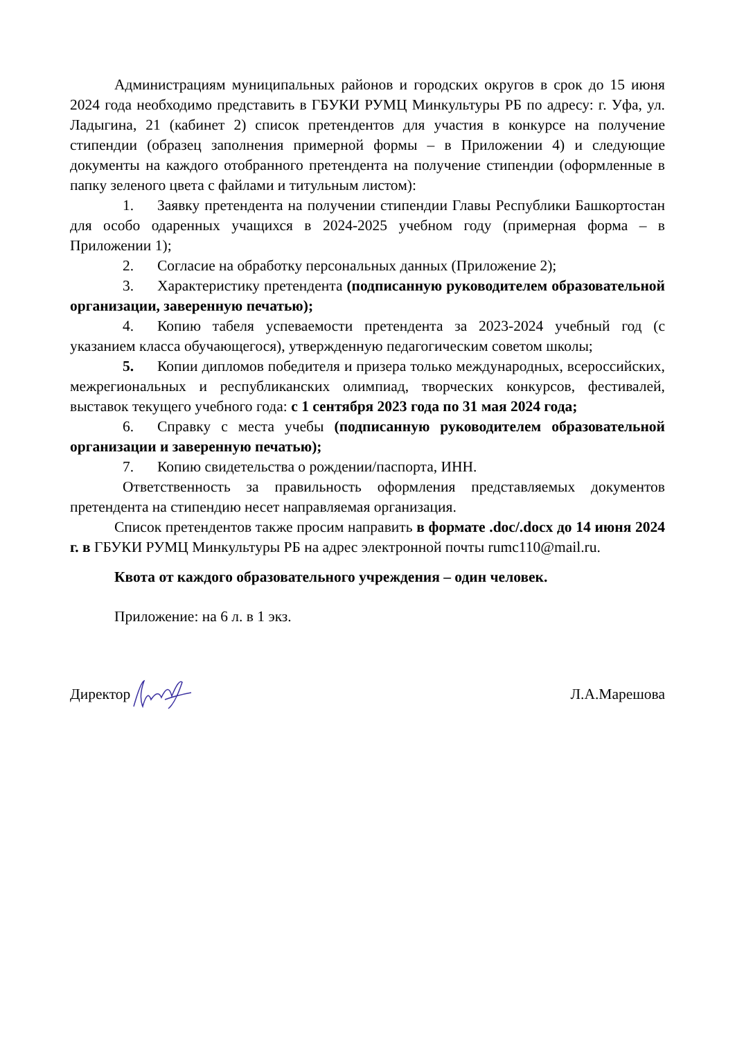Администрациям муниципальных районов и городских округов в срок до 15 июня 2024 года необходимо представить в ГБУКИ РУМЦ Минкультуры РБ по адресу: г. Уфа, ул. Ладыгина, 21 (кабинет 2) список претендентов для участия в конкурсе на получение стипендии (образец заполнения примерной формы – в Приложении 4) и следующие документы на каждого отобранного претендента на получение стипендии (оформленные в папку зеленого цвета с файлами и титульным листом):
1. Заявку претендента на получении стипендии Главы Республики Башкортостан для особо одаренных учащихся в 2024-2025 учебном году (примерная форма – в Приложении 1);
2. Согласие на обработку персональных данных (Приложение 2);
3. Характеристику претендента (подписанную руководителем образовательной организации, заверенную печатью);
4. Копию табеля успеваемости претендента за 2023-2024 учебный год (с указанием класса обучающегося), утвержденную педагогическим советом школы;
5. Копии дипломов победителя и призера только международных, всероссийских, межрегиональных и республиканских олимпиад, творческих конкурсов, фестивалей, выставок текущего учебного года: с 1 сентября 2023 года по 31 мая 2024 года;
6. Справку с места учебы (подписанную руководителем образовательной организации и заверенную печатью);
7. Копию свидетельства о рождении/паспорта, ИНН.
Ответственность за правильность оформления представляемых документов претендента на стипендию несет направляемая организация.
Список претендентов также просим направить в формате .doc/.docx до 14 июня 2024 г. в ГБУКИ РУМЦ Минкультуры РБ на адрес электронной почты rumc110@mail.ru.
Квота от каждого образовательного учреждения – один человек.
Приложение: на 6 л. в 1 экз.
Директор Л.А.Марешова